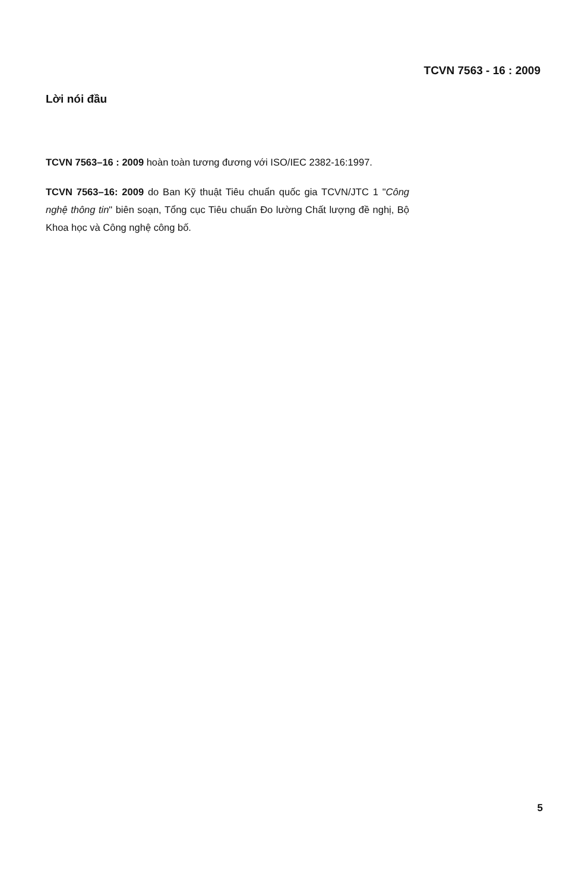TCVN 7563 - 16 : 2009
Lời nói đầu
TCVN 7563–16 : 2009 hoàn toàn tương đương với ISO/IEC 2382-16:1997.
TCVN 7563–16: 2009 do Ban Kỹ thuật Tiêu chuẩn quốc gia TCVN/JTC 1 "Công nghệ thông tin" biên soạn, Tổng cục Tiêu chuẩn Đo lường Chất lượng đề nghị, Bộ Khoa học và Công nghệ công bố.
5